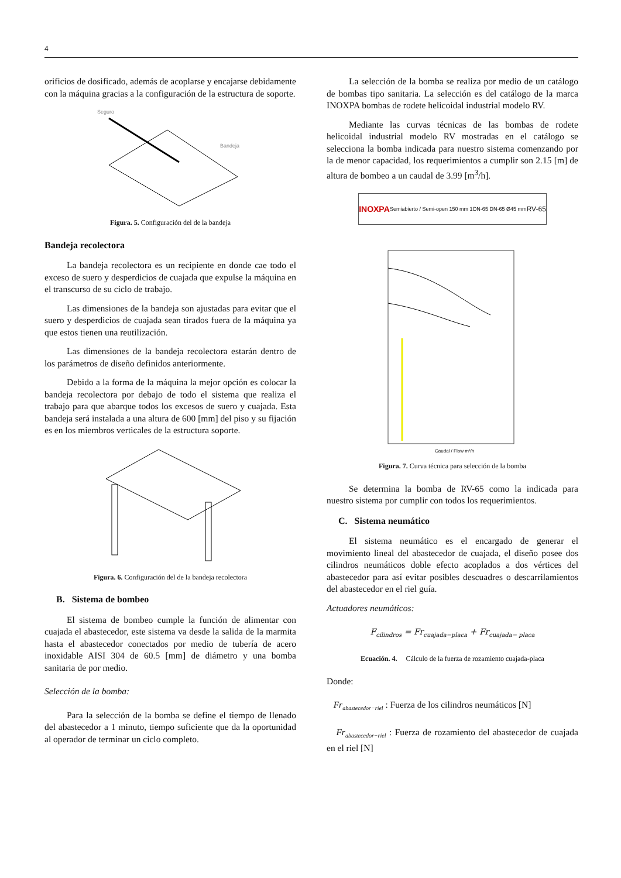4
orificios de dosificado, además de acoplarse y encajarse debidamente con la máquina gracias a la configuración de la estructura de soporte.
Seguro
Bandeja
Figura. 5. Configuración del de la bandeja
Bandeja recolectora
La bandeja recolectora es un recipiente en donde cae todo el exceso de suero y desperdicios de cuajada que expulse la máquina en el transcurso de su ciclo de trabajo.
Las dimensiones de la bandeja son ajustadas para evitar que el suero y desperdicios de cuajada sean tirados fuera de la máquina ya que estos tienen una reutilización.
Las dimensiones de la bandeja recolectora estarán dentro de los parámetros de diseño definidos anteriormente.
Debido a la forma de la máquina la mejor opción es colocar la bandeja recolectora por debajo de todo el sistema que realiza el trabajo para que abarque todos los excesos de suero y cuajada. Esta bandeja será instalada a una altura de 600 [mm] del piso y su fijación es en los miembros verticales de la estructura soporte.
Figura. 6. Configuración del de la bandeja recolectora
B. Sistema de bombeo
El sistema de bombeo cumple la función de alimentar con cuajada el abastecedor, este sistema va desde la salida de la marmita hasta el abastecedor conectados por medio de tubería de acero inoxidable AISI 304 de 60.5 [mm] de diámetro y una bomba sanitaria de por medio.
Selección de la bomba:
Para la selección de la bomba se define el tiempo de llenado del abastecedor a 1 minuto, tiempo suficiente que da la oportunidad al operador de terminar un ciclo completo.
La selección de la bomba se realiza por medio de un catálogo de bombas tipo sanitaria. La selección es del catálogo de la marca INOXPA bombas de rodete helicoidal industrial modelo RV.
Mediante las curvas técnicas de las bombas de rodete helicoidal industrial modelo RV mostradas en el catálogo se selecciona la bomba indicada para nuestro sistema comenzando por la de menor capacidad, los requerimientos a cumplir son 2.15 [m] de altura de bombeo a un caudal de 3.99 [m<sup>3</sup>/h].
INOXPA Semiabierto / Semi-open 150 mm 1 DN-65 DN-65 Ø45 mm RV-65
Caudal / Flow m³/h
Figura. 7. Curva técnica para selección de la bomba
Se determina la bomba de RV-65 como la indicada para nuestro sistema por cumplir con todos los requerimientos.
C. Sistema neumático
El sistema neumático es el encargado de generar el movimiento lineal del abastecedor de cuajada, el diseño posee dos cilindros neumáticos doble efecto acoplados a dos vértices del abastecedor para así evitar posibles descuadres o descarrilamientos del abastecedor en el riel guía.
Actuadores neumáticos:
F<sub>cilindros</sub> = Fr<sub>cuajada−placa</sub> + Fr<sub>cuajada− placa</sub>
Ecuación. 4. Cálculo de la fuerza de rozamiento cuajada-placa
Donde:
Fr<sub>abastecedor−riel</sub> : Fuerza de los cilindros neumáticos [N]
Fr<sub>abastecedor−riel</sub> : Fuerza de rozamiento del abastecedor de cuajada en el riel [N]